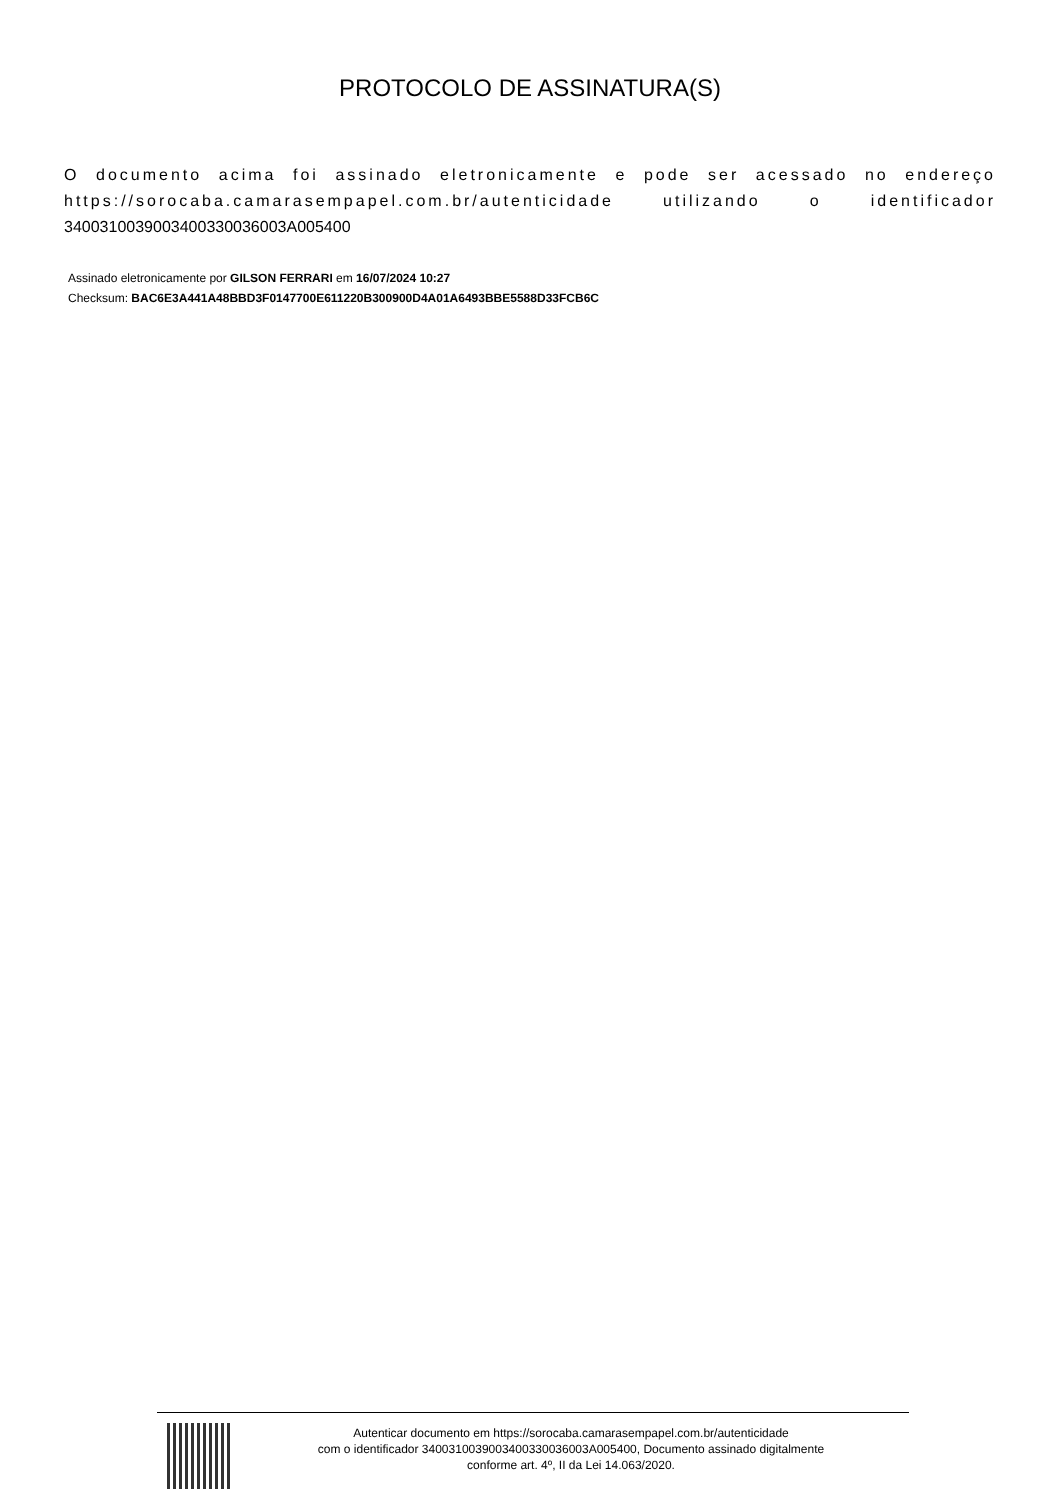PROTOCOLO DE ASSINATURA(S)
O documento acima foi assinado eletronicamente e pode ser acessado no endereço https://sorocaba.camarasempapel.com.br/autenticidade utilizando o identificador 340031003900340033003600​3A005400
Assinado eletronicamente por GILSON FERRARI em 16/07/2024 10:27
Checksum: BAC6E3A441A48BBD3F0147700E611220B300900D4A01A6493BBE5588D33FCB6C
Autenticar documento em https://sorocaba.camarasempapel.com.br/autenticidade
com o identificador 3400310039003400330036003A005400, Documento assinado digitalmente
conforme art. 4º, II da Lei 14.063/2020.